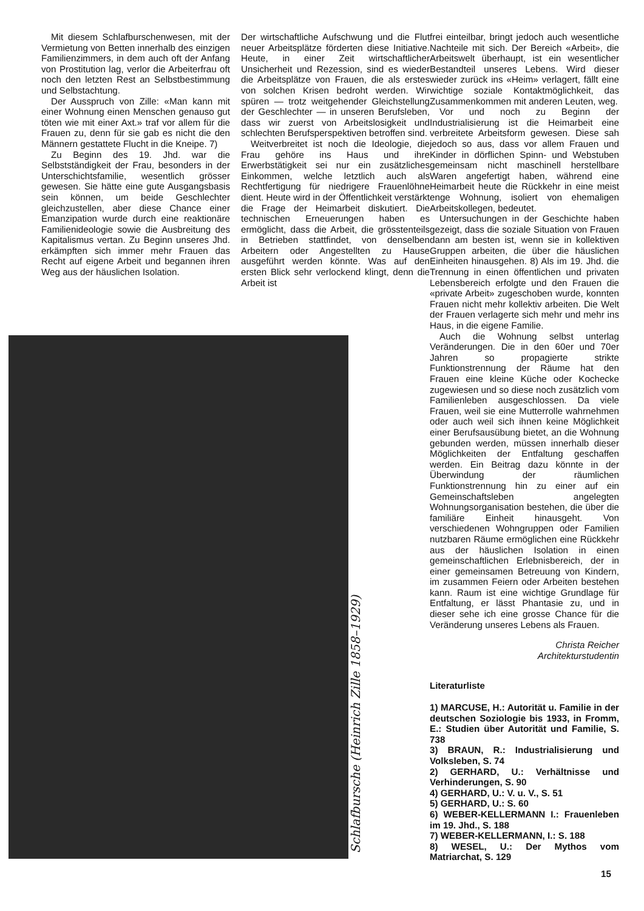Mit diesem Schlafburschenwesen, mit der Vermietung von Betten innerhalb des einzigen Familienzimmers, in dem auch oft der Anfang von Prostitution lag, verlor die Arbeiterfrau oft noch den letzten Rest an Selbstbestimmung und Selbstachtung.
Der Ausspruch von Zille: «Man kann mit einer Wohnung einen Menschen genauso gut töten wie mit einer Axt.» traf vor allem für die Frauen zu, denn für sie gab es nicht die den Männern gestattete Flucht in die Kneipe. 7)
Zu Beginn des 19. Jhd. war die Selbstständigkeit der Frau, besonders in der Unterschichtsfamilie, wesentlich grösser gewesen. Sie hätte eine gute Ausgangsbasis sein können, um beide Geschlechter gleichzustellen, aber diese Chance einer Emanzipation wurde durch eine reaktionäre Familienideologie sowie die Ausbreitung des Kapitalismus vertan. Zu Beginn unseres Jhd. erkämpften sich immer mehr Frauen das Recht auf eigene Arbeit und begannen ihren Weg aus der häuslichen Isolation.
Der wirtschaftliche Aufschwung und die Flut neuer Arbeitsplätze förderten diese Initiative. Heute, in einer Zeit wirtschaftlicher Unsicherheit und Rezession, sind es wieder die Arbeitsplätze von Frauen, die als erstes von solchen Krisen bedroht werden. Wir spüren — trotz weitgehender Gleichstellung der Geschlechter — in unseren Berufsleben, dass wir zuerst von Arbeitslosigkeit und schlechten Berufsperspektiven betroffen sind.
Weitverbreitet ist noch die Ideologie, die Frau gehöre ins Haus und ihre Erwerbstätigkeit sei nur ein zusätzliches Einkommen, welche letztlich auch als Rechtfertigung für niedrigere Frauenlöhne dient. Heute wird in der Öffentlichkeit verstärkt die Frage der Heimarbeit diskutiert. Die technischen Erneuerungen haben es ermöglicht, dass die Arbeit, die grösstenteils in Betrieben stattfindet, von denselben Arbeitern oder Angestellten zu Hause ausgeführt werden könnte. Was auf den ersten Blick sehr verlockend klingt, denn die Arbeit ist
frei einteilbar, bringt jedoch auch wesentliche Nachteile mit sich. Der Bereich «Arbeit», die Arbeitswelt überhaupt, ist ein wesentlicher Bestandteil unseres Lebens. Wird dieser wieder zurück ins «Heim» verlagert, fällt eine wichtige soziale Kontaktmöglichkeit, das Zusammenkommen mit anderen Leuten, weg.
Vor und noch zu Beginn der Industrialisierung ist die Heimarbeit eine verbreitete Arbeitsform gewesen. Diese sah jedoch so aus, dass vor allem Frauen und Kinder in dörflichen Spinn- und Webstuben gemeinsam nicht maschinell herstellbare Waren angefertigt haben, während eine Heimarbeit heute die Rückkehr in eine meist enge Wohnung, isoliert von ehemaligen Arbeitskollegen, bedeutet.
Untersuchungen in der Geschichte haben gezeigt, dass die soziale Situation von Frauen dann am besten ist, wenn sie in kollektiven Gruppen arbeiten, die über die häuslichen Einheiten hinausgehen. 8) Als im 19. Jhd. die Trennung in einen öffentlichen und privaten Lebensbereich erfolgte und den Frauen die «private Arbeit» zugeschoben wurde, konnten Frauen nicht mehr kollektiv arbeiten. Die Welt der Frauen verlagerte sich mehr und mehr ins Haus, in die eigene Familie.
Auch die Wohnung selbst unterlag Veränderungen. Die in den 60er und 70er Jahren so propagierte strikte Funktionstrennung der Räume hat den Frauen eine kleine Küche oder Kochecke zugewiesen und so diese noch zusätzlich vom Familienleben ausgeschlossen. Da viele Frauen, weil sie eine Mutterrolle wahrnehmen oder auch weil sich ihnen keine Möglichkeit einer Berufsausübung bietet, an die Wohnung gebunden werden, müssen innerhalb dieser Möglichkeiten der Entfaltung geschaffen werden. Ein Beitrag dazu könnte in der Überwindung der räumlichen Funktionstrennung hin zu einer auf ein Gemeinschaftsleben angelegten Wohnungsorganisation bestehen, die über die familiäre Einheit hinausgeht. Von verschiedenen Wohngruppen oder Familien nutzbaren Räume ermöglichen eine Rückkehr aus der häuslichen Isolation in einen gemeinschaftlichen Erlebnisbereich, der in einer gemeinsamen Betreuung von Kindern, im zusammen Feiern oder Arbeiten bestehen kann. Raum ist eine wichtige Grundlage für Entfaltung, er lässt Phantasie zu, und in dieser sehe ich eine grosse Chance für die Veränderung unseres Lebens als Frauen.
Christa Reicher
Architekturstudentin
Literaturliste
1) MARCUSE, H.: Autorität u. Familie in der deutschen Soziologie bis 1933, in Fromm, E.: Studien über Autorität und Familie, S. 738
3) BRAUN, R.: Industrialisierung und Volksleben, S. 74
2) GERHARD, U.: Verhältnisse und Verhinderungen, S. 90
4) GERHARD, U.: V. u. V., S. 51
5) GERHARD, U.: S. 60
6) WEBER-KELLERMANN I.: Frauenleben im 19. Jhd., S. 188
7) WEBER-KELLERMANN, I.: S. 188
8) WESEL, U.: Der Mythos vom Matriarchat, S. 129
Schlafbursche (Heinrich Zille 1858–1929)
15